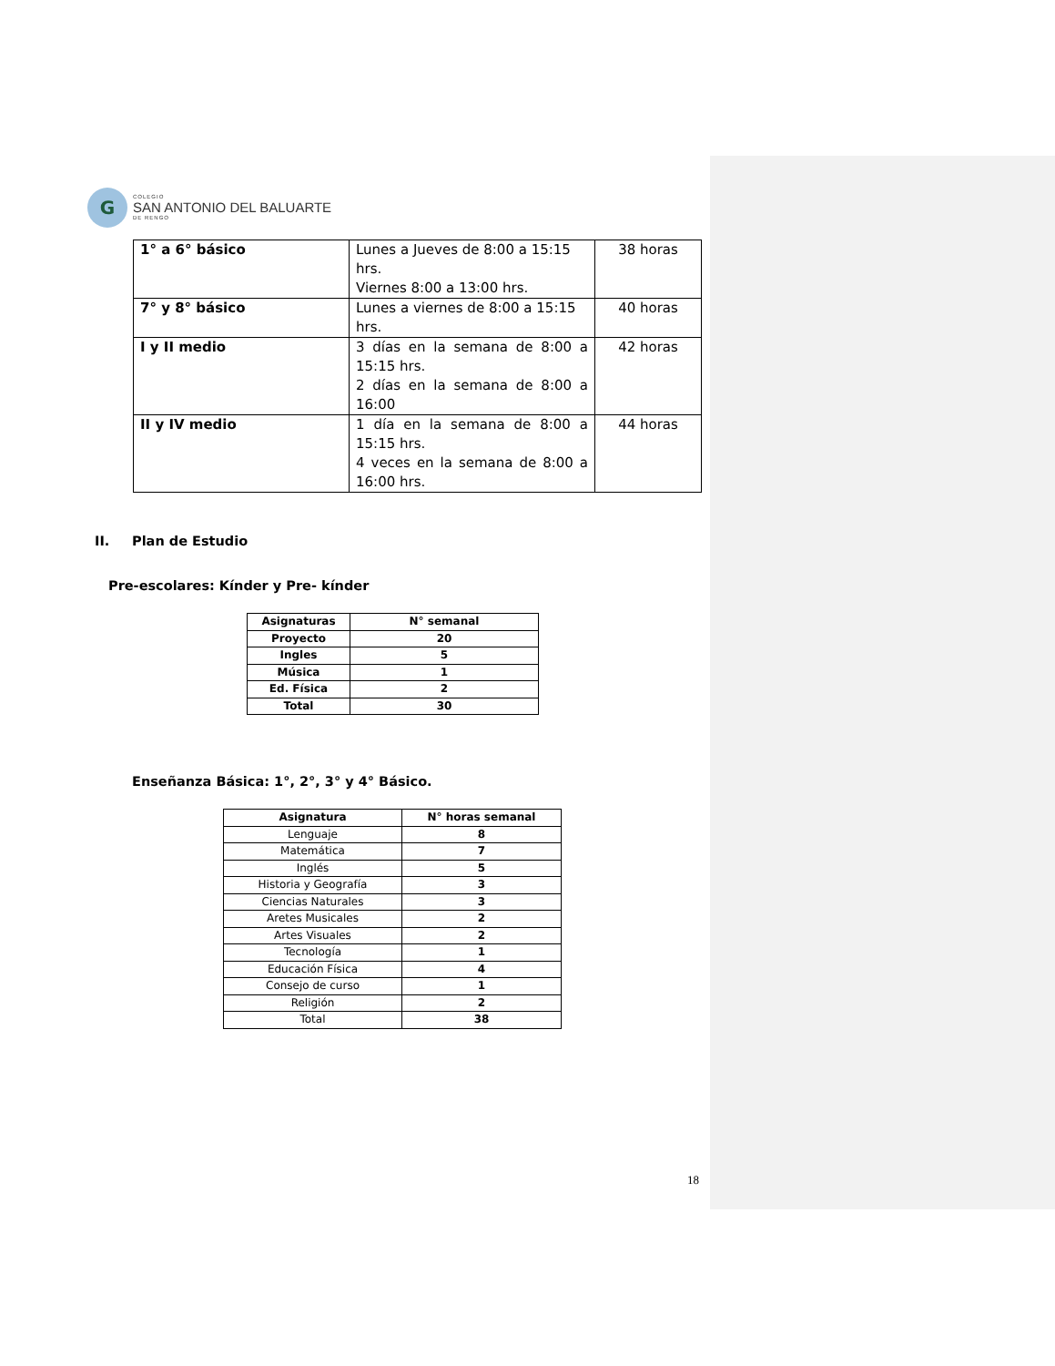G
COLEGIO
SAN ANTONIO DEL BALUARTE
DE RENGO
| 1° a 6° básico | Lunes a Jueves de 8:00 a 15:15 hrs. Viernes 8:00 a 13:00 hrs. | 38 horas |
| 7° y 8° básico | Lunes a viernes de 8:00 a 15:15 hrs. | 40 horas |
| I y II medio | 3 días en la semana de 8:00 a 15:15 hrs. 2 días en la semana de 8:00 a 16:00 | 42 horas |
| II y IV medio | 1 día en la semana de 8:00 a 15:15 hrs. 4 veces en la semana de 8:00 a 16:00 hrs. | 44 horas |
II. Plan de Estudio
Pre-escolares: Kínder y Pre- kínder
| Asignaturas | N° semanal |
| --- | --- |
| Proyecto | 20 |
| Ingles | 5 |
| Música | 1 |
| Ed. Física | 2 |
| Total | 30 |
Enseñanza Básica: 1°, 2°, 3° y 4° Básico.
| Asignatura | N° horas semanal |
| --- | --- |
| Lenguaje | 8 |
| Matemática | 7 |
| Inglés | 5 |
| Historia y Geografía | 3 |
| Ciencias Naturales | 3 |
| Aretes Musicales | 2 |
| Artes Visuales | 2 |
| Tecnología | 1 |
| Educación Física | 4 |
| Consejo de curso | 1 |
| Religión | 2 |
| Total | 38 |
18